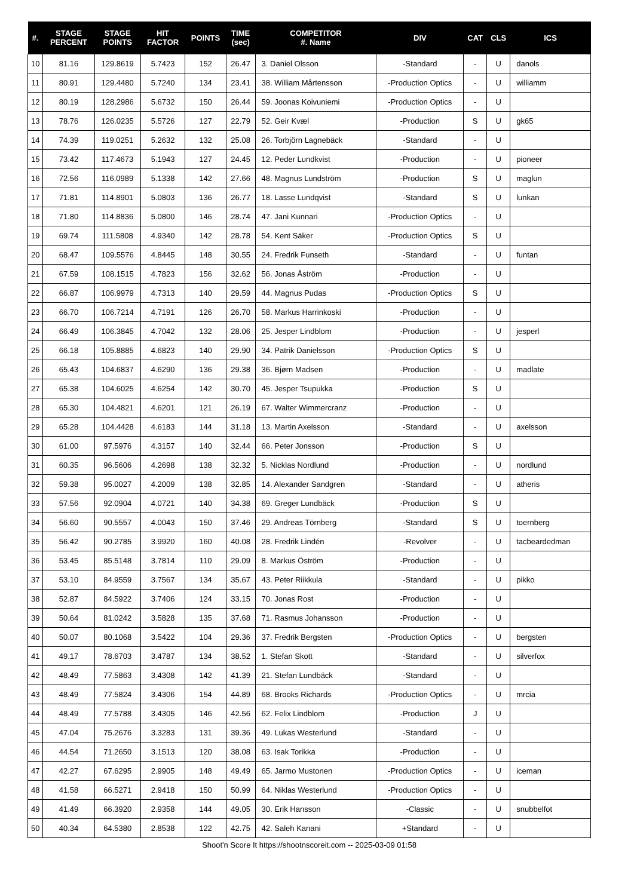| #. | STAGE PERCENT | STAGE POINTS | HIT FACTOR | POINTS | TIME (sec) | COMPETITOR #. Name | DIV | CAT | CLS | ICS |
| --- | --- | --- | --- | --- | --- | --- | --- | --- | --- | --- |
| 10 | 81.16 | 129.8619 | 5.7423 | 152 | 26.47 | 3. Daniel Olsson | -Standard | - | U | danols |
| 11 | 80.91 | 129.4480 | 5.7240 | 134 | 23.41 | 38. William Mårtensson | -Production Optics | - | U | williamm |
| 12 | 80.19 | 128.2986 | 5.6732 | 150 | 26.44 | 59. Joonas Koivuniemi | -Production Optics | - | U | |
| 13 | 78.76 | 126.0235 | 5.5726 | 127 | 22.79 | 52. Geir Kvæl | -Production | S | U | gk65 |
| 14 | 74.39 | 119.0251 | 5.2632 | 132 | 25.08 | 26. Torbjörn Lagnebäck | -Standard | - | U | |
| 15 | 73.42 | 117.4673 | 5.1943 | 127 | 24.45 | 12. Peder Lundkvist | -Production | - | U | pioneer |
| 16 | 72.56 | 116.0989 | 5.1338 | 142 | 27.66 | 48. Magnus Lundström | -Production | S | U | maglun |
| 17 | 71.81 | 114.8901 | 5.0803 | 136 | 26.77 | 18. Lasse Lundqvist | -Standard | S | U | lunkan |
| 18 | 71.80 | 114.8836 | 5.0800 | 146 | 28.74 | 47. Jani Kunnari | -Production Optics | - | U | |
| 19 | 69.74 | 111.5808 | 4.9340 | 142 | 28.78 | 54. Kent Säker | -Production Optics | S | U | |
| 20 | 68.47 | 109.5576 | 4.8445 | 148 | 30.55 | 24. Fredrik Funseth | -Standard | - | U | funtan |
| 21 | 67.59 | 108.1515 | 4.7823 | 156 | 32.62 | 56. Jonas Åström | -Production | - | U | |
| 22 | 66.87 | 106.9979 | 4.7313 | 140 | 29.59 | 44. Magnus Pudas | -Production Optics | S | U | |
| 23 | 66.70 | 106.7214 | 4.7191 | 126 | 26.70 | 58. Markus Harrinkoski | -Production | - | U | |
| 24 | 66.49 | 106.3845 | 4.7042 | 132 | 28.06 | 25. Jesper Lindblom | -Production | - | U | jesperl |
| 25 | 66.18 | 105.8885 | 4.6823 | 140 | 29.90 | 34. Patrik Danielsson | -Production Optics | S | U | |
| 26 | 65.43 | 104.6837 | 4.6290 | 136 | 29.38 | 36. Bjørn Madsen | -Production | - | U | madlate |
| 27 | 65.38 | 104.6025 | 4.6254 | 142 | 30.70 | 45. Jesper Tsupukka | -Production | S | U | |
| 28 | 65.30 | 104.4821 | 4.6201 | 121 | 26.19 | 67. Walter Wimmercranz | -Production | - | U | |
| 29 | 65.28 | 104.4428 | 4.6183 | 144 | 31.18 | 13. Martin Axelsson | -Standard | - | U | axelsson |
| 30 | 61.00 | 97.5976 | 4.3157 | 140 | 32.44 | 66. Peter Jonsson | -Production | S | U | |
| 31 | 60.35 | 96.5606 | 4.2698 | 138 | 32.32 | 5. Nicklas Nordlund | -Production | - | U | nordlund |
| 32 | 59.38 | 95.0027 | 4.2009 | 138 | 32.85 | 14. Alexander Sandgren | -Standard | - | U | atheris |
| 33 | 57.56 | 92.0904 | 4.0721 | 140 | 34.38 | 69. Greger Lundbäck | -Production | S | U | |
| 34 | 56.60 | 90.5557 | 4.0043 | 150 | 37.46 | 29. Andreas Törnberg | -Standard | S | U | toernberg |
| 35 | 56.42 | 90.2785 | 3.9920 | 160 | 40.08 | 28. Fredrik Lindén | -Revolver | - | U | tacbeardedman |
| 36 | 53.45 | 85.5148 | 3.7814 | 110 | 29.09 | 8. Markus Öström | -Production | - | U | |
| 37 | 53.10 | 84.9559 | 3.7567 | 134 | 35.67 | 43. Peter Riikkula | -Standard | - | U | pikko |
| 38 | 52.87 | 84.5922 | 3.7406 | 124 | 33.15 | 70. Jonas Rost | -Production | - | U | |
| 39 | 50.64 | 81.0242 | 3.5828 | 135 | 37.68 | 71. Rasmus Johansson | -Production | - | U | |
| 40 | 50.07 | 80.1068 | 3.5422 | 104 | 29.36 | 37. Fredrik Bergsten | -Production Optics | - | U | bergsten |
| 41 | 49.17 | 78.6703 | 3.4787 | 134 | 38.52 | 1. Stefan Skott | -Standard | - | U | silverfox |
| 42 | 48.49 | 77.5863 | 3.4308 | 142 | 41.39 | 21. Stefan Lundbäck | -Standard | - | U | |
| 43 | 48.49 | 77.5824 | 3.4306 | 154 | 44.89 | 68. Brooks Richards | -Production Optics | - | U | mrcia |
| 44 | 48.49 | 77.5788 | 3.4305 | 146 | 42.56 | 62. Felix Lindblom | -Production | J | U | |
| 45 | 47.04 | 75.2676 | 3.3283 | 131 | 39.36 | 49. Lukas Westerlund | -Standard | - | U | |
| 46 | 44.54 | 71.2650 | 3.1513 | 120 | 38.08 | 63. Isak Torikka | -Production | - | U | |
| 47 | 42.27 | 67.6295 | 2.9905 | 148 | 49.49 | 65. Jarmo Mustonen | -Production Optics | - | U | iceman |
| 48 | 41.58 | 66.5271 | 2.9418 | 150 | 50.99 | 64. Niklas Westerlund | -Production Optics | - | U | |
| 49 | 41.49 | 66.3920 | 2.9358 | 144 | 49.05 | 30. Erik Hansson | -Classic | - | U | snubbelfot |
| 50 | 40.34 | 64.5380 | 2.8538 | 122 | 42.75 | 42. Saleh Kanani | +Standard | - | U | |
Shoot'n Score It https://shootnscoreit.com -- 2025-03-09 01:58